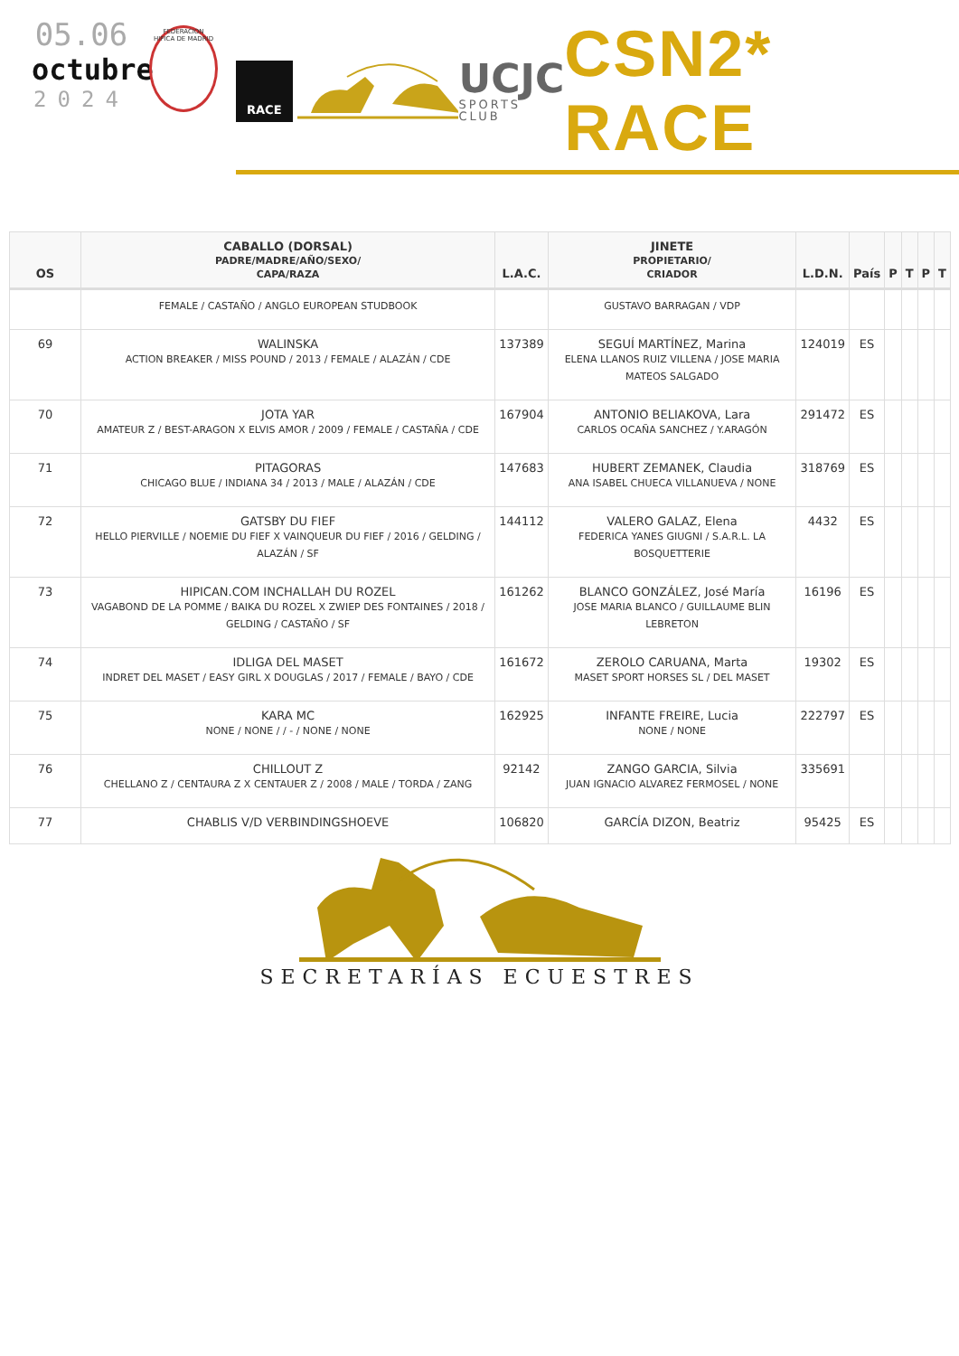05.06
octubre
2024
FEDERACION HIPICA DE MADRID
RACE
UCJC
SPORTS CLUB
CSN2* RACE
| OS | CABALLO (DORSAL) PADRE/MADRE/AÑO/SEXO/ CAPA/RAZA | L.A.C. | JINETE PROPIETARIO/ CRIADOR | L.D.N. | País | P | T | P | T |
| --- | --- | --- | --- | --- | --- | --- | --- | --- | --- |
| | FEMALE / CASTAÑO / ANGLO EUROPEAN STUDBOOK | | GUSTAVO BARRAGAN / VDP | | | | | | |
| 69 | WALINSKA ACTION BREAKER / MISS POUND / 2013 / FEMALE / ALAZÁN / CDE | 137389 | SEGUÍ MARTÍNEZ, Marina ELENA LLANOS RUIZ VILLENA / JOSE MARIA MATEOS SALGADO | 124019 | ES | | | | |
| 70 | JOTA YAR AMATEUR Z / BEST-ARAGON X ELVIS AMOR / 2009 / FEMALE / CASTAÑA / CDE | 167904 | ANTONIO BELIAKOVA, Lara CARLOS OCAÑA SANCHEZ / Y.ARAGÓN | 291472 | ES | | | | |
| 71 | PITAGORAS CHICAGO BLUE / INDIANA 34 / 2013 / MALE / ALAZÁN / CDE | 147683 | HUBERT ZEMANEK, Claudia ANA ISABEL CHUECA VILLANUEVA / NONE | 318769 | ES | | | | |
| 72 | GATSBY DU FIEF HELLO PIERVILLE / NOEMIE DU FIEF X VAINQUEUR DU FIEF / 2016 / GELDING / ALAZÁN / SF | 144112 | VALERO GALAZ, Elena FEDERICA YANES GIUGNI / S.A.R.L. LA BOSQUETTERIE | 4432 | ES | | | | |
| 73 | HIPICAN.COM INCHALLAH DU ROZEL VAGABOND DE LA POMME / BAIKA DU ROZEL X ZWIEP DES FONTAINES / 2018 / GELDING / CASTAÑO / SF | 161262 | BLANCO GONZÁLEZ, José María JOSE MARIA BLANCO / GUILLAUME BLIN LEBRETON | 16196 | ES | | | | |
| 74 | IDLIGA DEL MASET INDRET DEL MASET / EASY GIRL X DOUGLAS / 2017 / FEMALE / BAYO / CDE | 161672 | ZEROLO CARUANA, Marta MASET SPORT HORSES SL / DEL MASET | 19302 | ES | | | | |
| 75 | KARA MC NONE / NONE / / - / NONE / NONE | 162925 | INFANTE FREIRE, Lucia NONE / NONE | 222797 | ES | | | | |
| 76 | CHILLOUT Z CHELLANO Z / CENTAURA Z X CENTAUER Z / 2008 / MALE / TORDA / ZANG | 92142 | ZANGO GARCIA, Silvia JUAN IGNACIO ALVAREZ FERMOSEL / NONE | 335691 | | | | | |
| 77 | CHABLIS V/D VERBINDINGSHOEVE | 106820 | GARCÍA DIZON, Beatriz | 95425 | ES | | | | |
SECRETARÍAS ECUESTRES